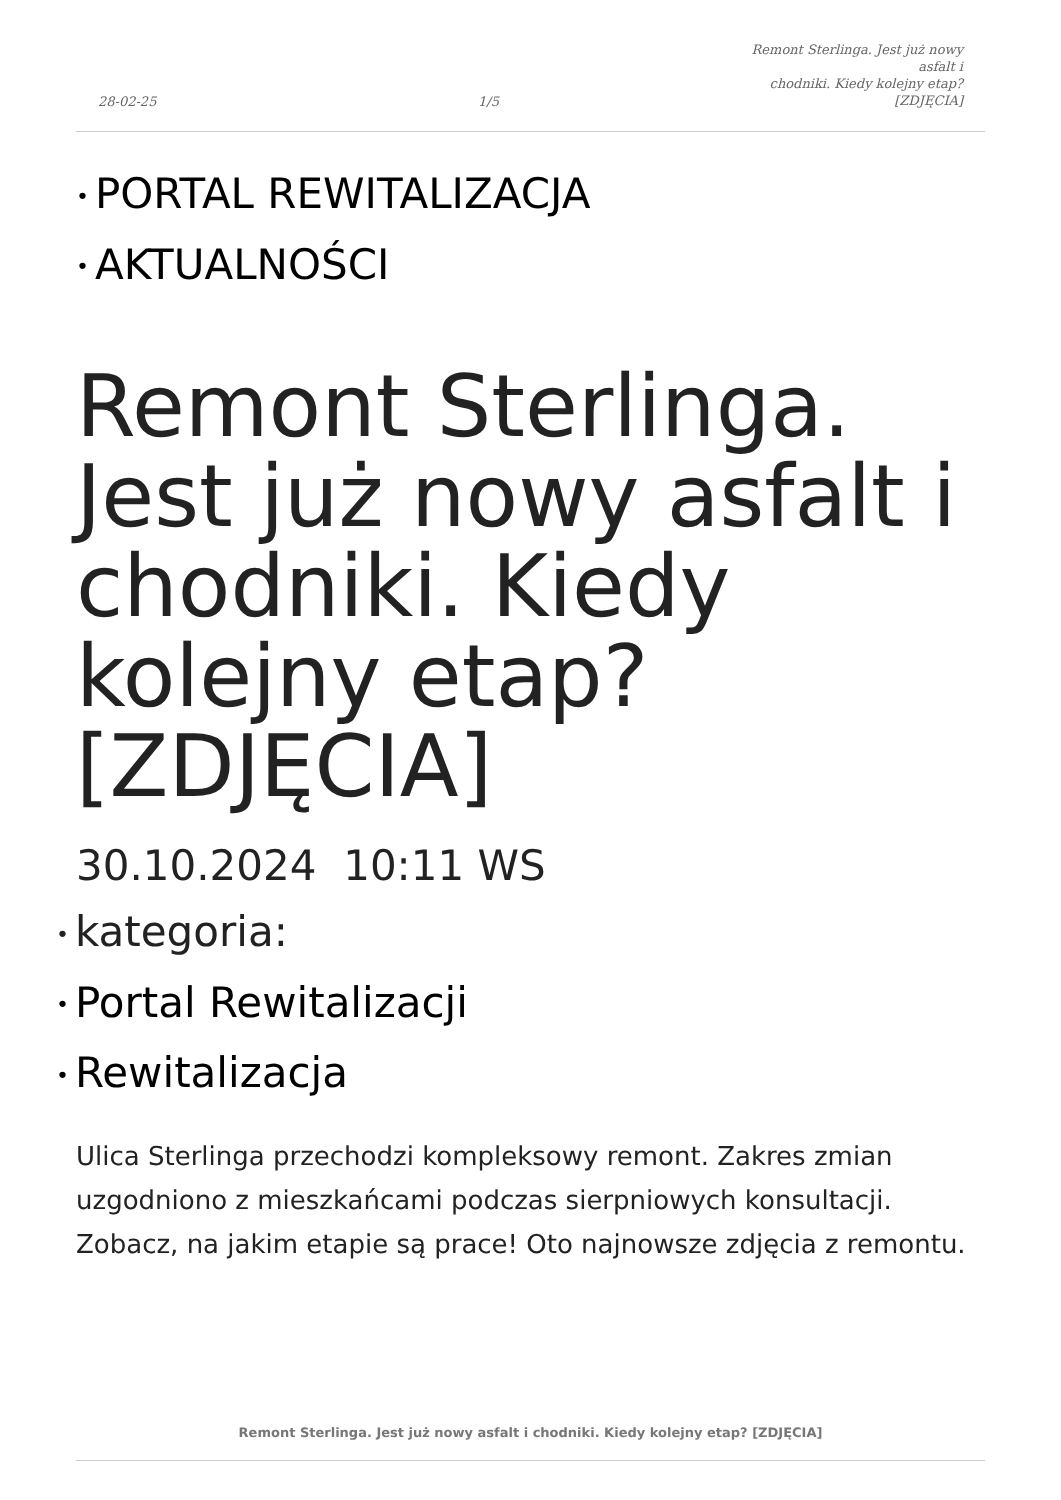28-02-25 1/5 Remont Sterlinga. Jest już nowy asfalt i
chodniki. Kiedy kolejny etap?
[ZDJĘCIA]
• PORTAL REWITALIZACJA
• AKTUALNOŚCI
Remont Sterlinga. Jest już nowy asfalt i chodniki. Kiedy kolejny etap? [ZDJĘCIA]
30.10.2024 10:11 WS
• kategoria:
• Portal Rewitalizacji
• Rewitalizacja
Ulica Sterlinga przechodzi kompleksowy remont. Zakres zmian uzgodniono z mieszkańcami podczas sierpniowych konsultacji. Zobacz, na jakim etapie są prace! Oto najnowsze zdjęcia z remontu.
Remont Sterlinga. Jest już nowy asfalt i chodniki. Kiedy kolejny etap? [ZDJĘCIA]